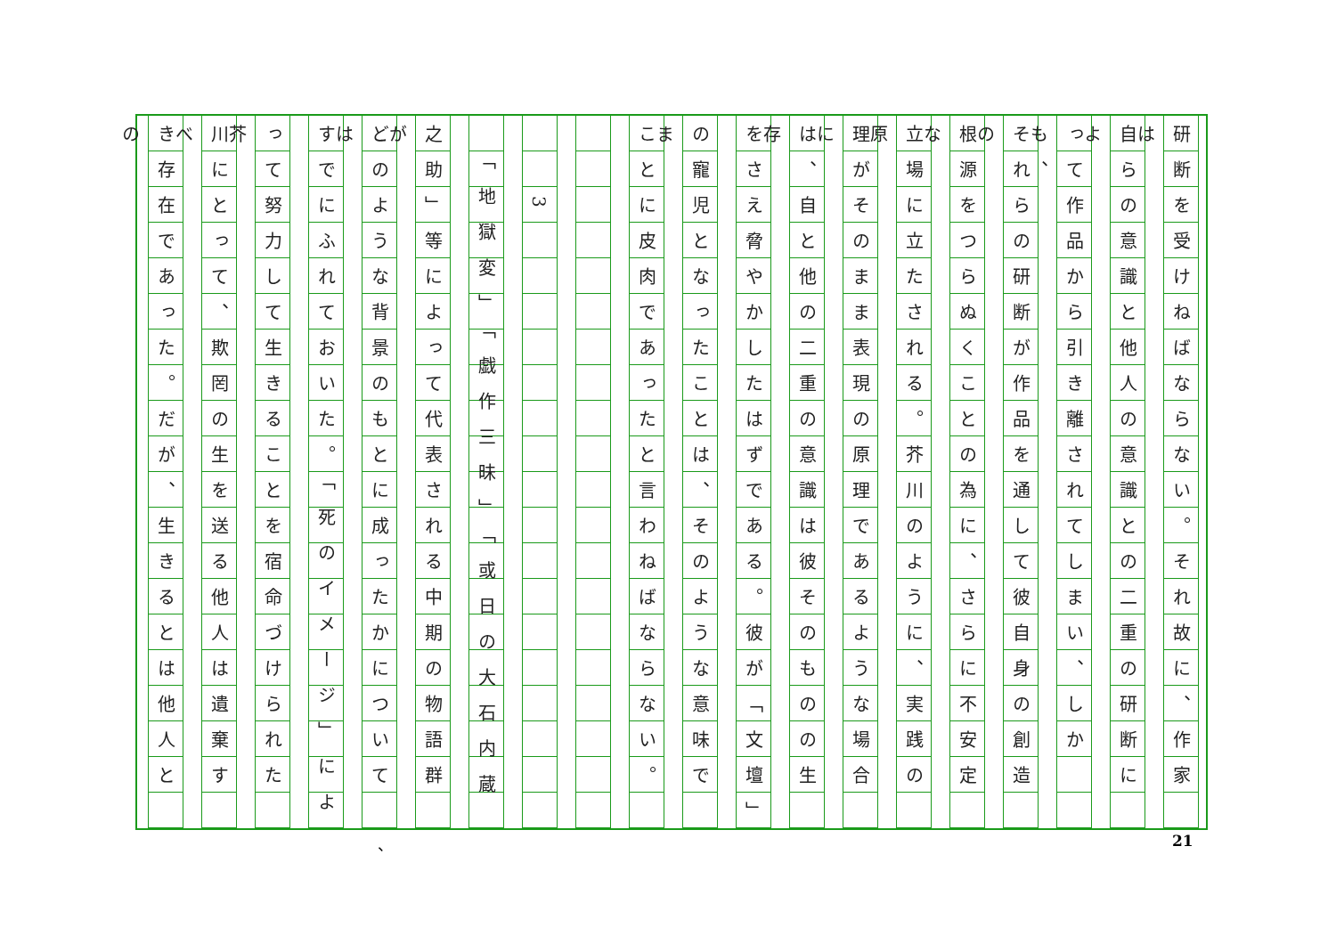研断を受けねばならない。それ故に、作家は
自らの意識と他人の意識との二重の研断によ
って作品から引き離されてしまい、しかも、
それらの研断が作品を通して彼自身の創造の
根源をつらぬくことの為に、さらに不安定な
立場に立たされる。芥川のように、実践の原
理がそのまま表現の原理であるような場合に
は、自と他の二重の意識は彼そのものの生存
をさえ脅やかしたはずである。彼が「文壇」
の寵児となったことは、そのような意味でま
ことに皮肉であったと言わねばならない。　
　
　　3
　「地獄変」「戯作三昧」「或日の大石内蔵
之助」等によって代表される中期の物語群が
どのような背景のもとに成ったかについては
すでにふれておいた。「死のイメージ」によ
って努力して生きることを宿命づけられた芥
川にとって、欺罔の生を送る他人は遺棄すべ
き存在であった。だが、生きるとは他人との
、 21